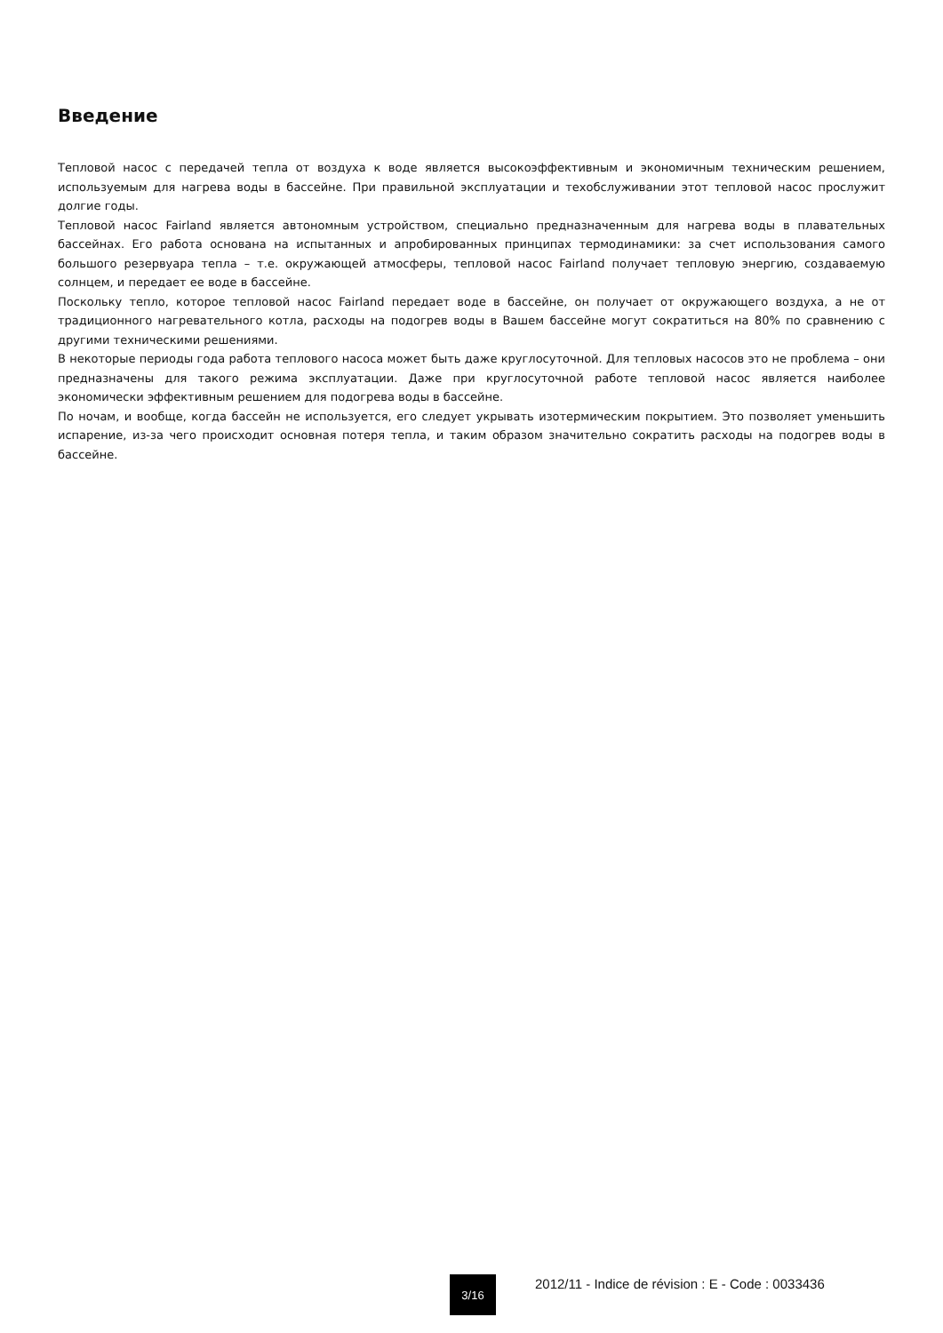Введение
Тепловой насос с передачей тепла от воздуха к воде является высокоэффективным и экономичным техническим решением, используемым для нагрева воды в бассейне. При правильной эксплуатации и техобслуживании этот тепловой насос прослужит долгие годы.
Тепловой насос Fairland является автономным устройством, специально предназначенным для нагрева воды в плавательных бассейнах. Его работа основана на испытанных и апробированных принципах термодинамики: за счет использования самого большого резервуара тепла – т.е. окружающей атмосферы, тепловой насос Fairland получает тепловую энергию, создаваемую солнцем, и передает ее воде в бассейне.
Поскольку тепло, которое тепловой насос Fairland передает воде в бассейне, он получает от окружающего воздуха, а не от традиционного нагревательного котла, расходы на подогрев воды в Вашем бассейне могут сократиться на 80% по сравнению с другими техническими решениями.
В некоторые периоды года работа теплового насоса может быть даже круглосуточной. Для тепловых насосов это не проблема – они предназначены для такого режима эксплуатации. Даже при круглосуточной работе тепловой насос является наиболее экономически эффективным решением для подогрева воды в бассейне.
По ночам, и вообще, когда бассейн не используется, его следует укрывать изотермическим покрытием. Это позволяет уменьшить испарение, из-за чего происходит основная потеря тепла, и таким образом значительно сократить расходы на подогрев воды в бассейне.
3/16
2012/11 - Indice de révision : E - Code : 0033436